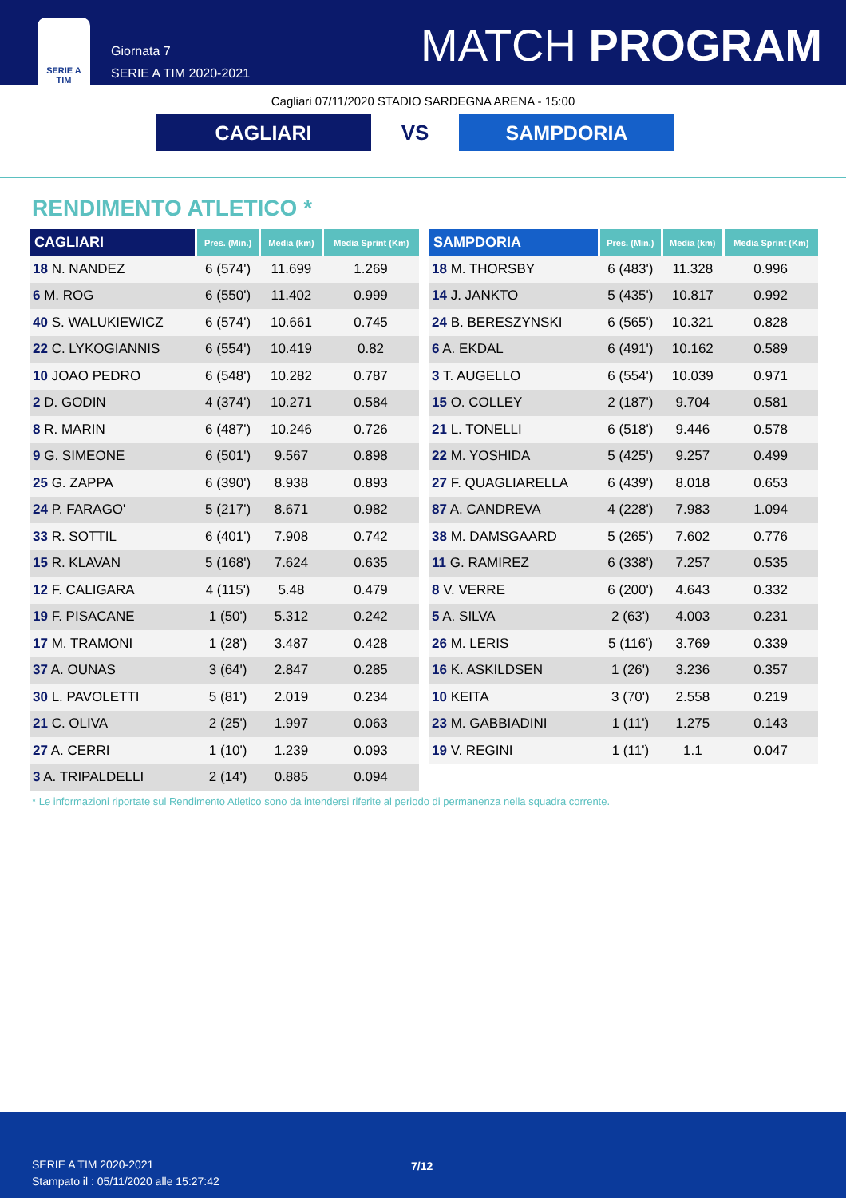SERIE A
TIM
Giornata 7
SERIE A TIM 2020-2021
MATCH PROGRAM
Cagliari 07/11/2020 STADIO SARDEGNA ARENA - 15:00
CAGLIARI
VS
SAMPDORIA
RENDIMENTO ATLETICO *
| CAGLIARI | Pres. (Min.) | Media (km) | Media Sprint (Km) |
| --- | --- | --- | --- |
| 18 N. NANDEZ | 6 (574') | 11.699 | 1.269 |
| 6 M. ROG | 6 (550') | 11.402 | 0.999 |
| 40 S. WALUKIEWICZ | 6 (574') | 10.661 | 0.745 |
| 22 C. LYKOGIANNIS | 6 (554') | 10.419 | 0.82 |
| 10 JOAO PEDRO | 6 (548') | 10.282 | 0.787 |
| 2 D. GODIN | 4 (374') | 10.271 | 0.584 |
| 8 R. MARIN | 6 (487') | 10.246 | 0.726 |
| 9 G. SIMEONE | 6 (501') | 9.567 | 0.898 |
| 25 G. ZAPPA | 6 (390') | 8.938 | 0.893 |
| 24 P. FARAGO' | 5 (217') | 8.671 | 0.982 |
| 33 R. SOTTIL | 6 (401') | 7.908 | 0.742 |
| 15 R. KLAVAN | 5 (168') | 7.624 | 0.635 |
| 12 F. CALIGARA | 4 (115') | 5.48 | 0.479 |
| 19 F. PISACANE | 1 (50') | 5.312 | 0.242 |
| 17 M. TRAMONI | 1 (28') | 3.487 | 0.428 |
| 37 A. OUNAS | 3 (64') | 2.847 | 0.285 |
| 30 L. PAVOLETTI | 5 (81') | 2.019 | 0.234 |
| 21 C. OLIVA | 2 (25') | 1.997 | 0.063 |
| 27 A. CERRI | 1 (10') | 1.239 | 0.093 |
| 3 A. TRIPALDELLI | 2 (14') | 0.885 | 0.094 |
| SAMPDORIA | Pres. (Min.) | Media (km) | Media Sprint (Km) |
| --- | --- | --- | --- |
| 18 M. THORSBY | 6 (483') | 11.328 | 0.996 |
| 14 J. JANKTO | 5 (435') | 10.817 | 0.992 |
| 24 B. BERESZYNSKI | 6 (565') | 10.321 | 0.828 |
| 6 A. EKDAL | 6 (491') | 10.162 | 0.589 |
| 3 T. AUGELLO | 6 (554') | 10.039 | 0.971 |
| 15 O. COLLEY | 2 (187') | 9.704 | 0.581 |
| 21 L. TONELLI | 6 (518') | 9.446 | 0.578 |
| 22 M. YOSHIDA | 5 (425') | 9.257 | 0.499 |
| 27 F. QUAGLIARELLA | 6 (439') | 8.018 | 0.653 |
| 87 A. CANDREVA | 4 (228') | 7.983 | 1.094 |
| 38 M. DAMSGAARD | 5 (265') | 7.602 | 0.776 |
| 11 G. RAMIREZ | 6 (338') | 7.257 | 0.535 |
| 8 V. VERRE | 6 (200') | 4.643 | 0.332 |
| 5 A. SILVA | 2 (63') | 4.003 | 0.231 |
| 26 M. LERIS | 5 (116') | 3.769 | 0.339 |
| 16 K. ASKILDSEN | 1 (26') | 3.236 | 0.357 |
| 10 KEITA | 3 (70') | 2.558 | 0.219 |
| 23 M. GABBIADINI | 1 (11') | 1.275 | 0.143 |
| 19 V. REGINI | 1 (11') | 1.1 | 0.047 |
* Le informazioni riportate sul Rendimento Atletico sono da intendersi riferite al periodo di permanenza nella squadra corrente.
SERIE A TIM 2020-2021
Stampato il : 05/11/2020 alle 15:27:42
7/12